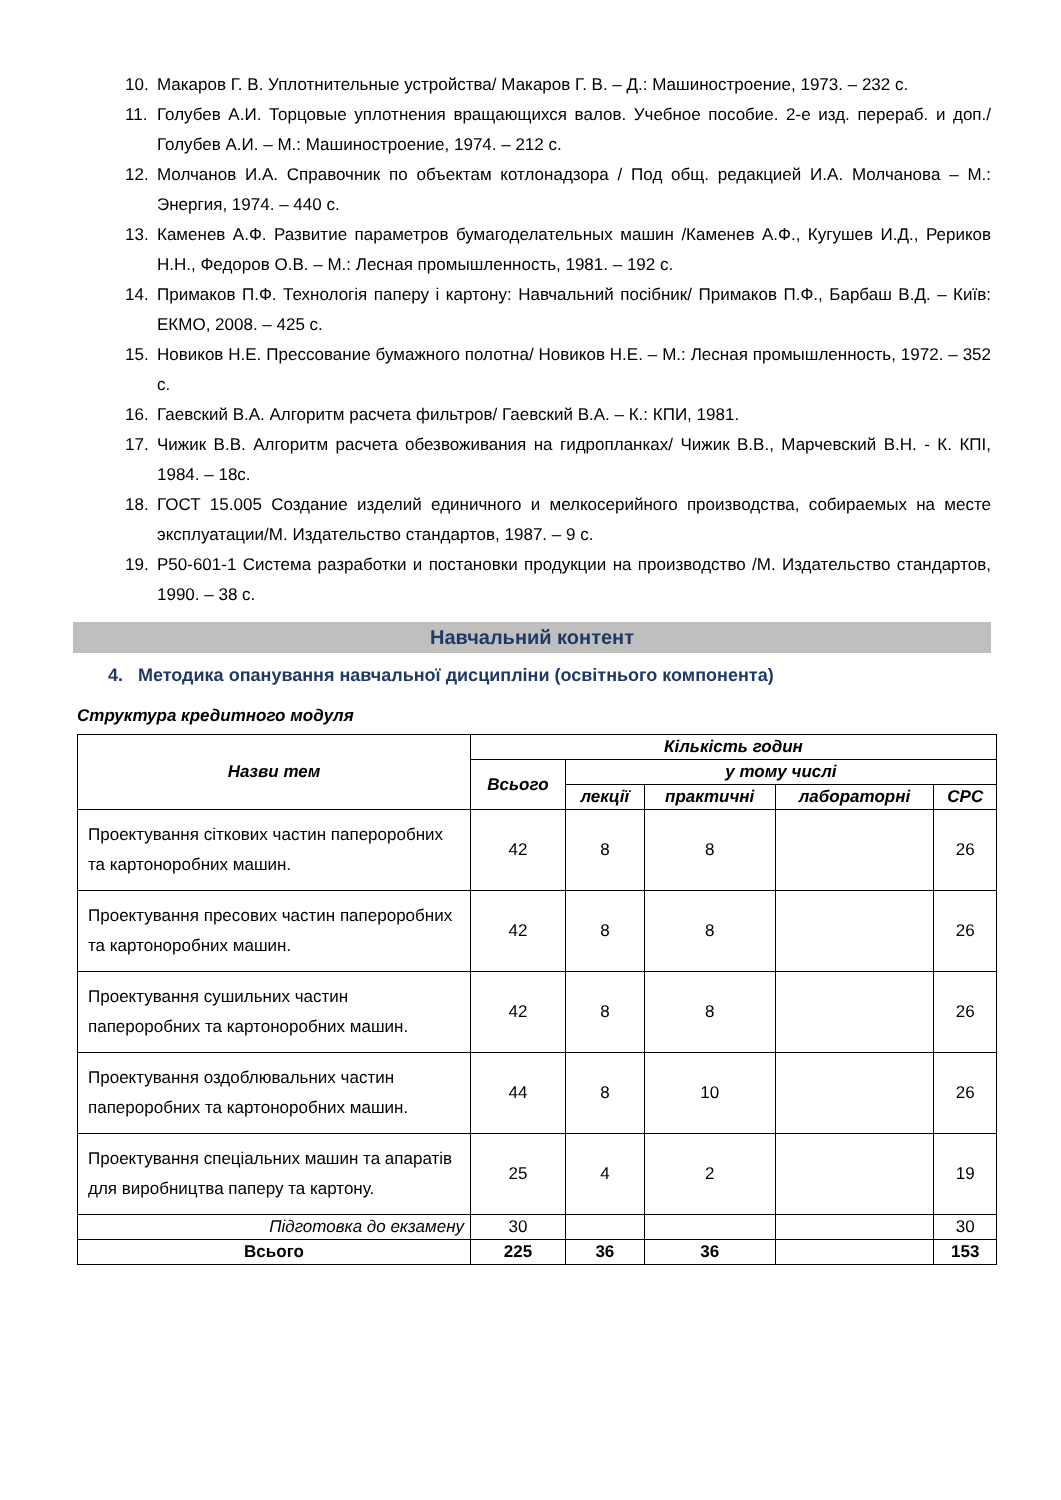10. Макаров Г. В. Уплотнительные устройства/ Макаров Г. В. – Д.: Машиностроение, 1973. – 232 с.
11. Голубев А.И. Торцовые уплотнения вращающихся валов. Учебное пособие. 2-е изд. перераб. и доп./ Голубев А.И. – М.: Машиностроение, 1974. – 212 с.
12. Молчанов И.А. Справочник по объектам котлонадзора / Под общ. редакцией И.А. Молчанова – М.: Энергия, 1974. – 440 с.
13. Каменев А.Ф. Развитие параметров бумагоделательных машин /Каменев А.Ф., Кугушев И.Д., Рериков Н.Н., Федоров О.В. – М.: Лесная промышленность, 1981. – 192 с.
14. Примаков П.Ф. Технологія паперу і картону: Навчальний посібник/ Примаков П.Ф., Барбаш В.Д. – Київ: ЕКМО, 2008. – 425 с.
15. Новиков Н.Е. Прессование бумажного полотна/ Новиков Н.Е. – М.: Лесная промышленность, 1972. – 352 с.
16. Гаевский В.А. Алгоритм расчета фильтров/ Гаевский В.А. – К.: КПИ, 1981.
17. Чижик В.В. Алгоритм расчета обезвоживания на гидропланках/ Чижик В.В., Марчевский В.Н. - К. КПІ, 1984. – 18с.
18. ГОСТ 15.005 Создание изделий единичного и мелкосерийного производства, собираемых на месте эксплуатации/М. Издательство стандартов, 1987. – 9 с.
19. Р50-601-1 Система разработки и постановки продукции на производство /М. Издательство стандартов, 1990. – 38 с.
Навчальний контент
4. Методика опанування навчальної дисципліни (освітнього компонента)
Структура кредитного модуля
| Назви тем | Кількість годин | | | | |
| --- | --- | --- | --- | --- | --- |
| | Всього | у тому числі | | | |
| | | лекції | практичні | лабораторні | СРС |
| Проектування сіткових частин папероробних та картоноробних машин. | 42 | 8 | 8 | | 26 |
| Проектування пресових частин папероробних та картоноробних машин. | 42 | 8 | 8 | | 26 |
| Проектування сушильних частин папероробних та картоноробних машин. | 42 | 8 | 8 | | 26 |
| Проектування оздоблювальних частин папероробних та картоноробних машин. | 44 | 8 | 10 | | 26 |
| Проектування спеціальних машин та апаратів для виробництва паперу та картону. | 25 | 4 | 2 | | 19 |
| Підготовка до екзамену | 30 | | | | 30 |
| Всього | 225 | 36 | 36 | | 153 |